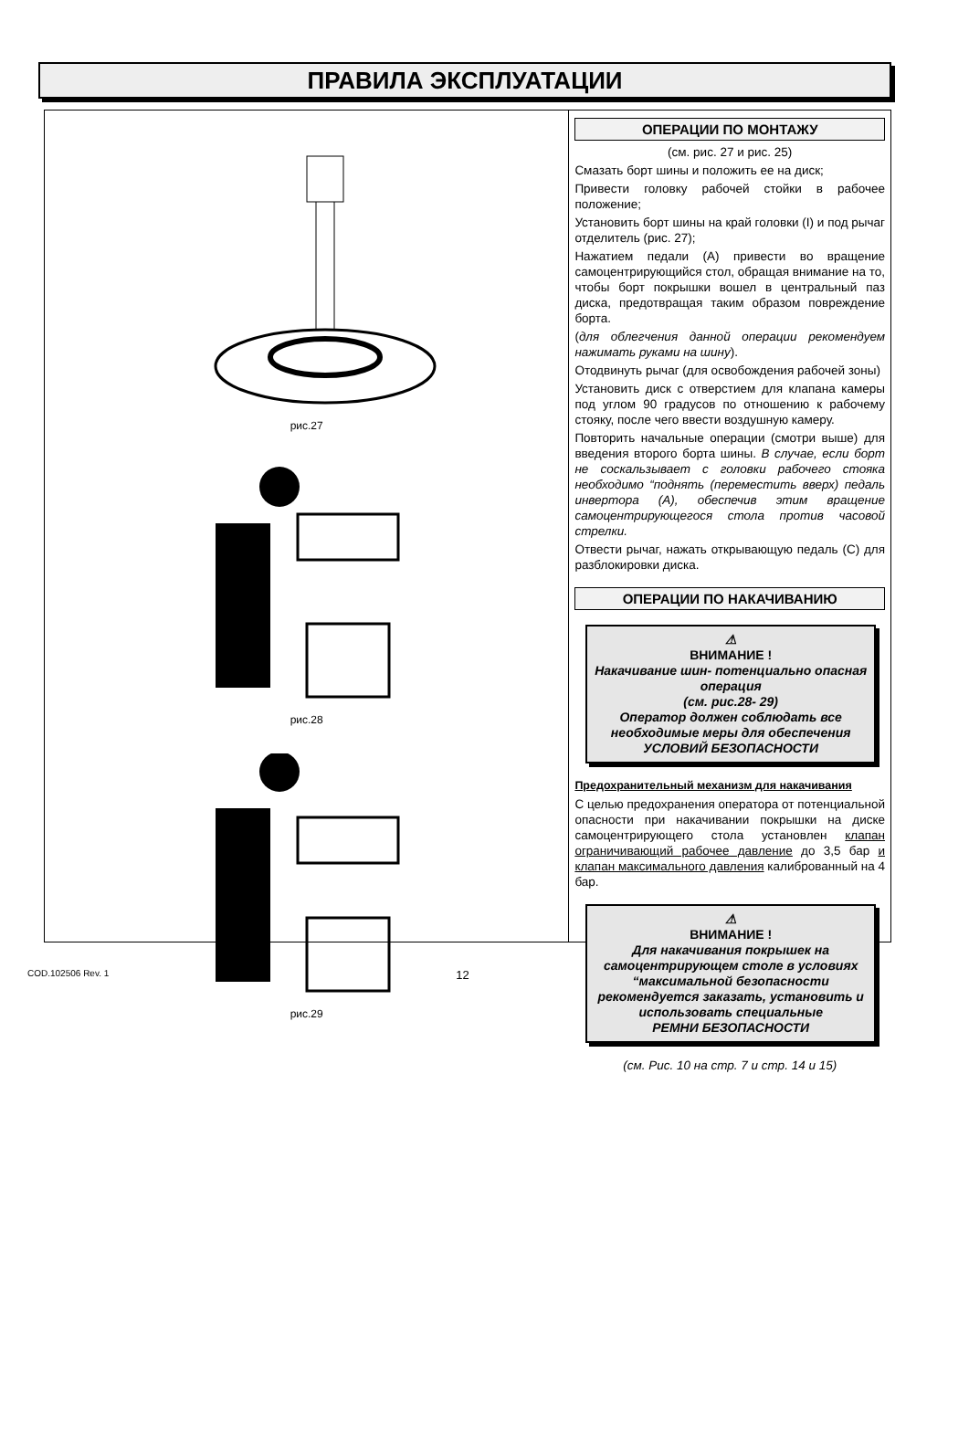ПРАВИЛА ЭКСПЛУАТАЦИИ
рис.27
рис.28
рис.29
ОПЕРАЦИИ ПО МОНТАЖУ
(см. рис. 27 и рис. 25)
Смазать борт шины и положить ее на диск;
Привести головку рабочей стойки в рабочее положение;
Установить борт шины на край головки (I) и под рычаг отделитель (рис. 27);
Нажатием педали (А) привести во вращение самоцентрирующийся стол, обращая внимание на то, чтобы борт покрышки вошел в центральный паз диска, предотвращая таким образом повреждение борта.
(для облегчения данной операции рекомендуем нажимать руками на шину).
Отодвинуть рычаг (для освобождения рабочей зоны)
Установить диск с отверстием для клапана камеры под углом 90 градусов по отношению к рабочему стояку, после чего ввести воздушную камеру.
Повторить начальные операции (смотри выше) для введения второго борта шины. В случае, если борт не соскальзывает с головки рабочего стояка необходимо “поднять (переместить вверх) педаль инвертора (А), обеспечив этим вращение самоцентрирующегося стола против часовой стрелки.
Отвести рычаг, нажать открывающую педаль (С) для разблокировки диска.
ОПЕРАЦИИ ПО НАКАЧИВАНИЮ
⚠
ВНИМАНИЕ !
Накачивание шин- потенциально опасная операция
(см. рис.28- 29)
Оператор должен соблюдать все необходимые меры для обеспечения
УСЛОВИЙ БЕЗОПАСНОСТИ
Предохранительный механизм для накачивания
С целью предохранения оператора от потенциальной опасности при накачивании покрышки на диске самоцентрирующего стола установлен клапан ограничивающий рабочее давление до 3,5 бар и клапан максимального давления калиброванный на 4 бар.
⚠
ВНИМАНИЕ !
Для накачивания покрышек на самоцентрирующем столе в условиях “максимальной безопасности рекомендуется заказать, установить и использовать специальные
РЕМНИ БЕЗОПАСНОСТИ
(см. Рис. 10 на стр. 7 и стр. 14 и 15)
COD.102506 Rev. 1 12